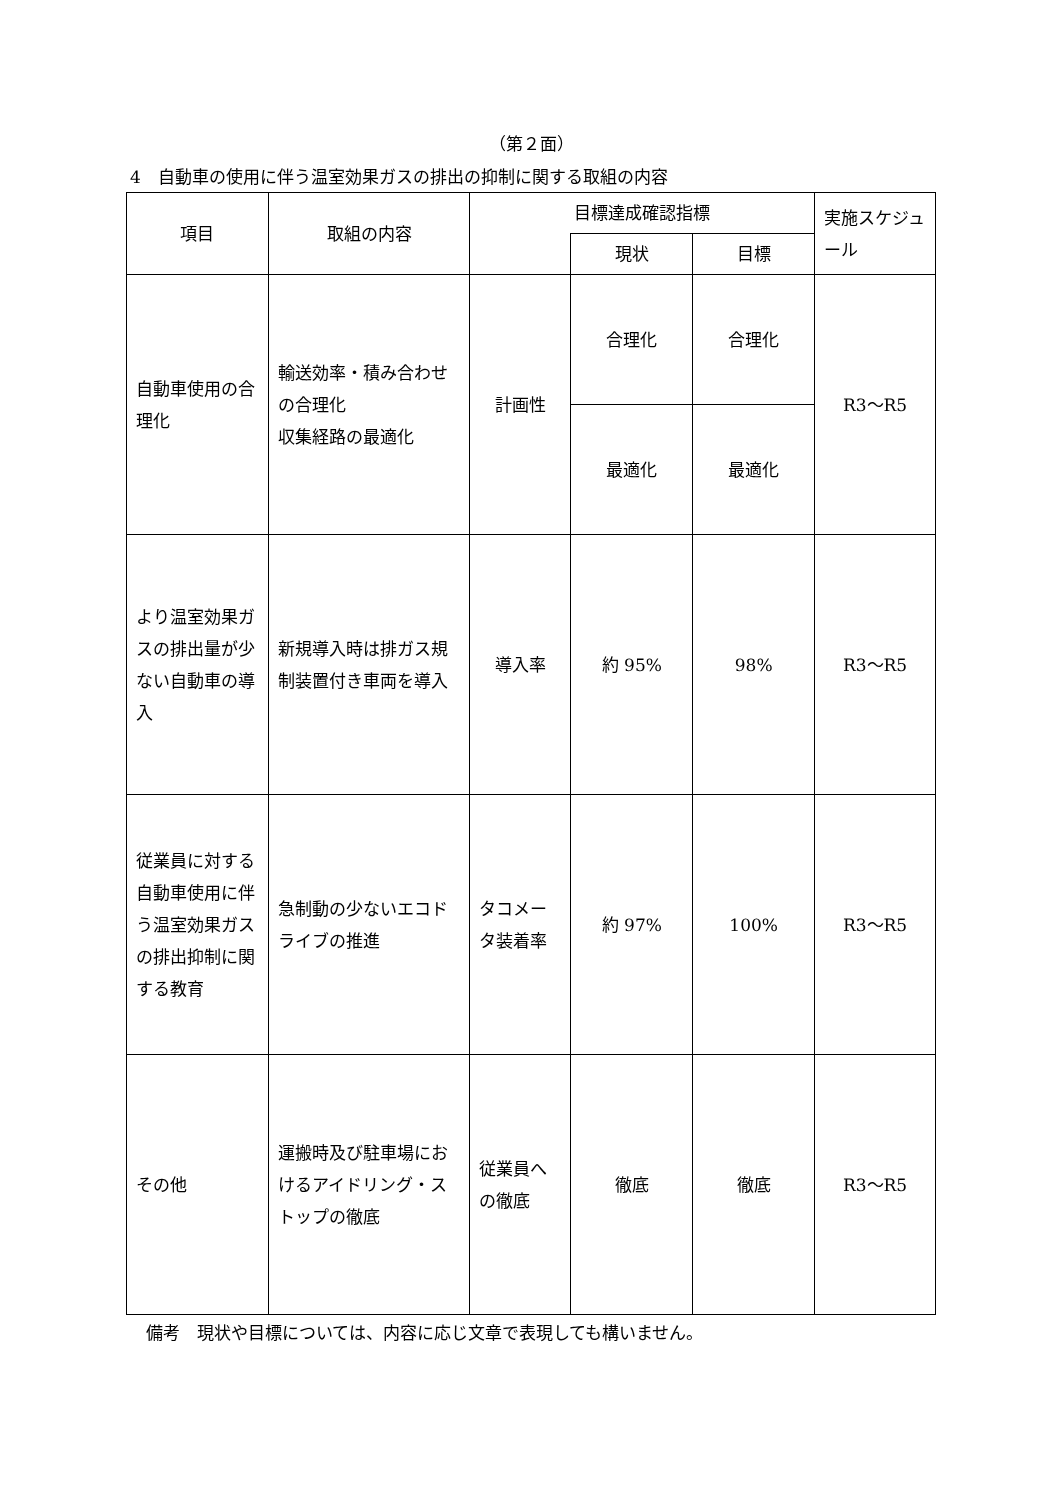（第２面）
4　自動車の使用に伴う温室効果ガスの排出の抑制に関する取組の内容
| 項目 | 取組の内容 | 目標達成確認指標 | | | 実施スケジュール |
| --- | --- | --- | --- | --- | --- |
| | | | 現状 | 目標 | |
| 自動車使用の合理化 | 輸送効率・積み合わせの合理化 収集経路の最適化 | 計画性 | 合理化 | 合理化 | R3～R5 |
| | | | 最適化 | 最適化 | |
| より温室効果ガスの排出量が少ない自動車の導入 | 新規導入時は排ガス規制装置付き車両を導入 | 導入率 | 約 95% | 98% | R3～R5 |
| 従業員に対する自動車使用に伴う温室効果ガスの排出抑制に関する教育 | 急制動の少ないエコドライブの推進 | タコメータ装着率 | 約 97% | 100% | R3～R5 |
| その他 | 運搬時及び駐車場におけるアイドリング・ストップの徹底 | 従業員への徹底 | 徹底 | 徹底 | R3～R5 |
備考　現状や目標については、内容に応じ文章で表現しても構いません。